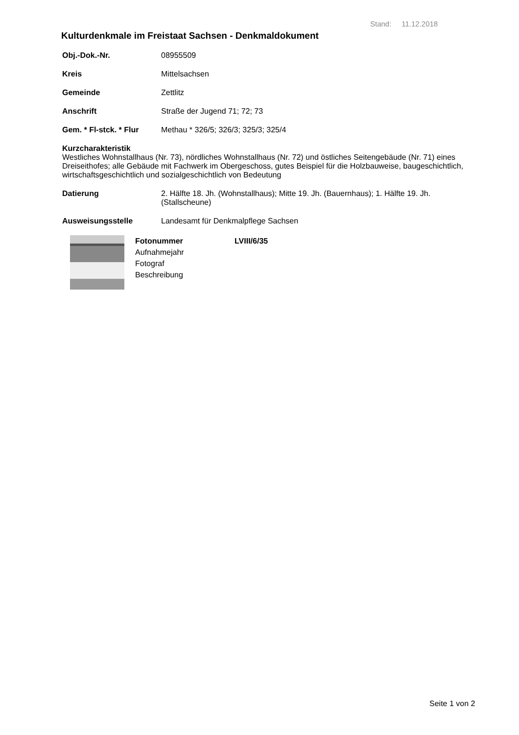Stand: 11.12.2018
Kulturdenkmale im Freistaat Sachsen - Denkmaldokument
Obj.-Dok.-Nr. 08955509
Kreis Mittelsachsen
Gemeinde Zettlitz
Anschrift Straße der Jugend 71; 72; 73
Gem. * Fl-stck. * Flur
Methau * 326/5; 326/3; 325/3; 325/4
Kurzcharakteristik
Westliches Wohnstallhaus (Nr. 73), nördliches Wohnstallhaus (Nr. 72) und östliches Seitengebäude (Nr. 71) eines Dreiseithofes; alle Gebäude mit Fachwerk im Obergeschoss, gutes Beispiel für die Holzbauweise, baugeschichtlich, wirtschaftsgeschichtlich und sozialgeschichtlich von Bedeutung
Datierung 2. Hälfte 18. Jh. (Wohnstallhaus); Mitte 19. Jh. (Bauernhaus); 1. Hälfte 19. Jh. (Stallscheune)
Ausweisungsstelle Landesamt für Denkmalpflege Sachsen
Fotonummer
Aufnahmejahr
Fotograf
Beschreibung
LVIII/6/35
Seite 1 von 2